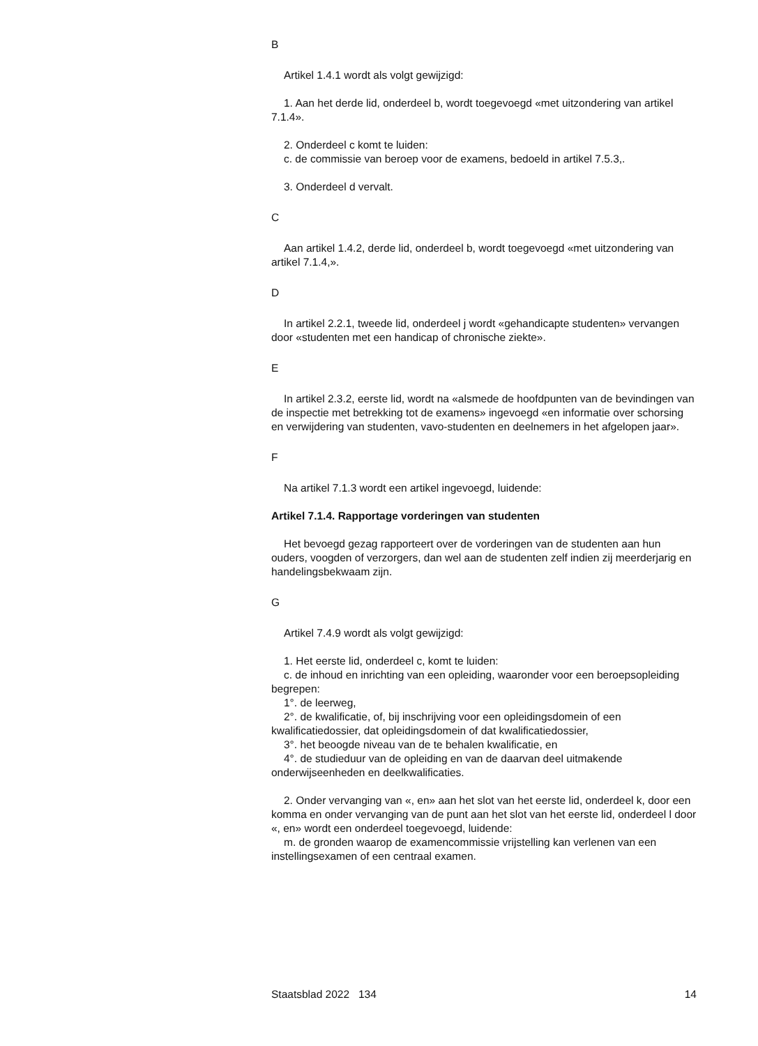B
Artikel 1.4.1 wordt als volgt gewijzigd:
1. Aan het derde lid, onderdeel b, wordt toegevoegd «met uitzondering van artikel 7.1.4».
2. Onderdeel c komt te luiden:
c. de commissie van beroep voor de examens, bedoeld in artikel 7.5.3,.
3. Onderdeel d vervalt.
C
Aan artikel 1.4.2, derde lid, onderdeel b, wordt toegevoegd «met uitzondering van artikel 7.1.4,».
D
In artikel 2.2.1, tweede lid, onderdeel j wordt «gehandicapte studenten» vervangen door «studenten met een handicap of chronische ziekte».
E
In artikel 2.3.2, eerste lid, wordt na «alsmede de hoofdpunten van de bevindingen van de inspectie met betrekking tot de examens» ingevoegd «en informatie over schorsing en verwijdering van studenten, vavo-studenten en deelnemers in het afgelopen jaar».
F
Na artikel 7.1.3 wordt een artikel ingevoegd, luidende:
Artikel 7.1.4. Rapportage vorderingen van studenten
Het bevoegd gezag rapporteert over de vorderingen van de studenten aan hun ouders, voogden of verzorgers, dan wel aan de studenten zelf indien zij meerderjarig en handelingsbekwaam zijn.
G
Artikel 7.4.9 wordt als volgt gewijzigd:
1. Het eerste lid, onderdeel c, komt te luiden:
c. de inhoud en inrichting van een opleiding, waaronder voor een beroepsopleiding begrepen:
1°. de leerweg,
2°. de kwalificatie, of, bij inschrijving voor een opleidingsdomein of een kwalificatiedossier, dat opleidingsdomein of dat kwalificatiedossier,
3°. het beoogde niveau van de te behalen kwalificatie, en
4°. de studieduur van de opleiding en van de daarvan deel uitmakende onderwijseenheden en deelkwalificaties.
2. Onder vervanging van «, en» aan het slot van het eerste lid, onderdeel k, door een komma en onder vervanging van de punt aan het slot van het eerste lid, onderdeel l door «, en» wordt een onderdeel toegevoegd, luidende:
m. de gronden waarop de examencommissie vrijstelling kan verlenen van een instellingsexamen of een centraal examen.
Staatsblad 2022 134 14